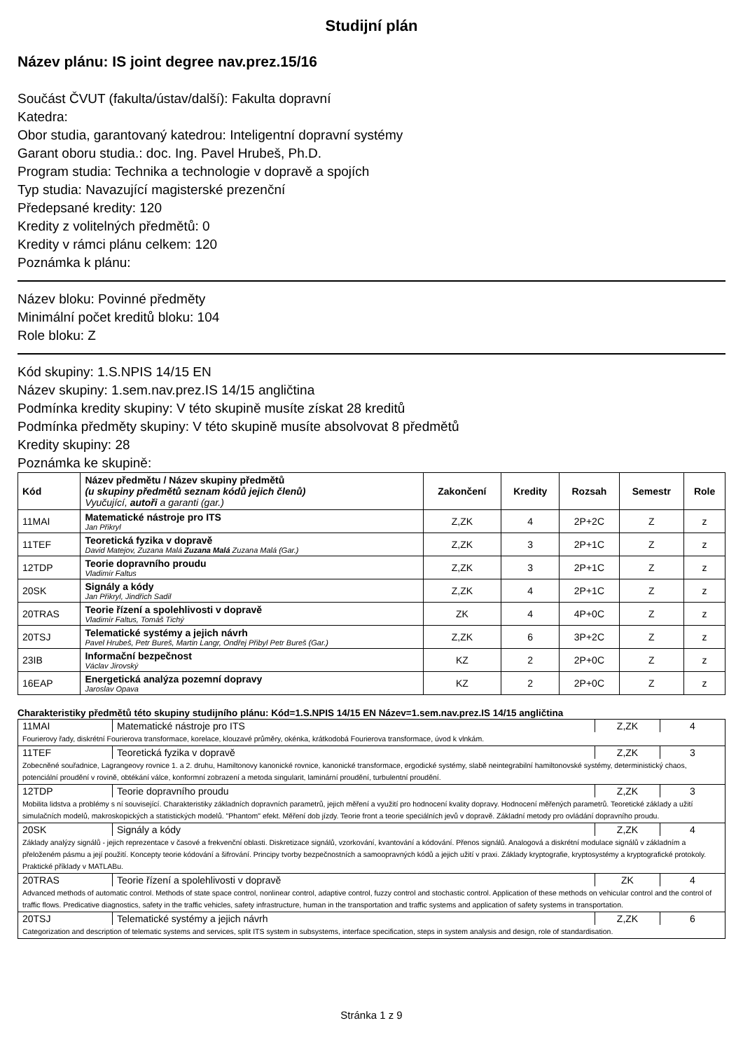Studijní plán
Název plánu: IS joint degree nav.prez.15/16
Součást ČVUT (fakulta/ústav/další): Fakulta dopravní
Katedra:
Obor studia, garantovaný katedrou: Inteligentní dopravní systémy
Garant oboru studia.: doc. Ing. Pavel Hrubeš, Ph.D.
Program studia: Technika a technologie v dopravě a spojích
Typ studia: Navazující magisterské prezenční
Předepsané kredity: 120
Kredity z volitelných předmětů: 0
Kredity v rámci plánu celkem: 120
Poznámka k plánu:
Název bloku: Povinné předměty
Minimální počet kreditů bloku: 104
Role bloku: Z
Kód skupiny: 1.S.NPIS 14/15 EN
Název skupiny: 1.sem.nav.prez.IS 14/15 angličtina
Podmínka kredity skupiny: V této skupině musíte získat 28 kreditů
Podmínka předměty skupiny: V této skupině musíte absolvovat 8 předmětů
Kredity skupiny: 28
Poznámka ke skupině:
| Kód | Název předmětu / Název skupiny předmětů (u skupiny předmětů seznam kódů jejich členů) Vyučující, autoři a garanti (gar.) | Zakončení | Kredity | Rozsah | Semestr | Role |
| --- | --- | --- | --- | --- | --- | --- |
| 11MAI | Matematické nástroje pro ITS Jan Přikryl | Z,ZK | 4 | 2P+2C | Z | z |
| 11TEF | Teoretická fyzika v dopravě David Matejov, Zuzana Malá Zuzana Malá Zuzana Malá (Gar.) | Z,ZK | 3 | 2P+1C | Z | z |
| 12TDP | Teorie dopravního proudu Vladimír Faltus | Z,ZK | 3 | 2P+1C | Z | z |
| 20SK | Signály a kódy Jan Přikryl, Jindřich Sadil | Z,ZK | 4 | 2P+1C | Z | z |
| 20TRAS | Teorie řízení a spolehlivosti v dopravě Vladimír Faltus, Tomáš Tichý | ZK | 4 | 4P+0C | Z | z |
| 20TSJ | Telematické systémy a jejich návrh Pavel Hrubeš, Petr Bureš, Martin Langr, Ondřej Přibyl Petr Bureš (Gar.) | Z,ZK | 6 | 3P+2C | Z | z |
| 23IB | Informační bezpečnost Václav Jirovský | KZ | 2 | 2P+0C | Z | z |
| 16EAP | Energetická analýza pozemní dopravy Jaroslav Opava | KZ | 2 | 2P+0C | Z | z |
Charakteristiky předmětů této skupiny studijního plánu: Kód=1.S.NPIS 14/15 EN Název=1.sem.nav.prez.IS 14/15 angličtina
| 11MAI | Matematické nástroje pro ITS | Z,ZK | 4 |
| Fourierovy řady, diskrétní Fourierova transformace, korelace, klouzavé průměry, okénka, krátkodobá Fourierova transformace, úvod k vlnkám. | | | |
| 11TEF | Teoretická fyzika v dopravě | Z,ZK | 3 |
| Zobecněné souřadnice, Lagrangeovy rovnice 1. a 2. druhu, Hamiltonovy kanonické rovnice, kanonické transformace, ergodické systémy, slabě neintegrabilní hamiltonovské systémy, deterministický chaos, potenciální proudění v rovině, obtékání válce, konformní zobrazení a metoda singularit, laminární proudění, turbulentní proudění. | | | |
| 12TDP | Teorie dopravního proudu | Z,ZK | 3 |
| Mobilita lidstva a problémy s ní související. Charakteristiky základních dopravních parametrů, jejich měření a využití pro hodnocení kvality dopravy. Hodnocení měřených parametrů. Teoretické základy a užití simulačních modelů, makroskopických a statistických modelů. "Phantom" efekt. Měření dob jízdy. Teorie front a teorie speciálních jevů v dopravě. Základní metody pro ovládání dopravního proudu. | | | |
| 20SK | Signály a kódy | Z,ZK | 4 |
| Základy analýzy signálů - jejich reprezentace v časové a frekvenční oblasti. Diskretizace signálů, vzorkování, kvantování a kódování. Přenos signálů. Analogová a diskrétní modulace signálů v základním a přeloženém pásmu a její použití. Koncepty teorie kódování a šifrování. Principy tvorby bezpečnostních a samoopravných kódů a jejich užití v praxi. Základy kryptografie, kryptosystémy a kryptografické protokoly. Praktické příklady v MATLABu. | | | |
| 20TRAS | Teorie řízení a spolehlivosti v dopravě | ZK | 4 |
| Advanced methods of automatic control. Methods of state space control, nonlinear control, adaptive control, fuzzy control and stochastic control. Application of these methods on vehicular control and the control of traffic flows. Predicative diagnostics, safety in the traffic vehicles, safety infrastructure, human in the transportation and traffic systems and application of safety systems in transportation. | | | |
| 20TSJ | Telematické systémy a jejich návrh | Z,ZK | 6 |
| Categorization and description of telematic systems and services, split ITS system in subsystems, interface specification, steps in system analysis and design, role of standardisation. | | | |
Stránka 1 z 9